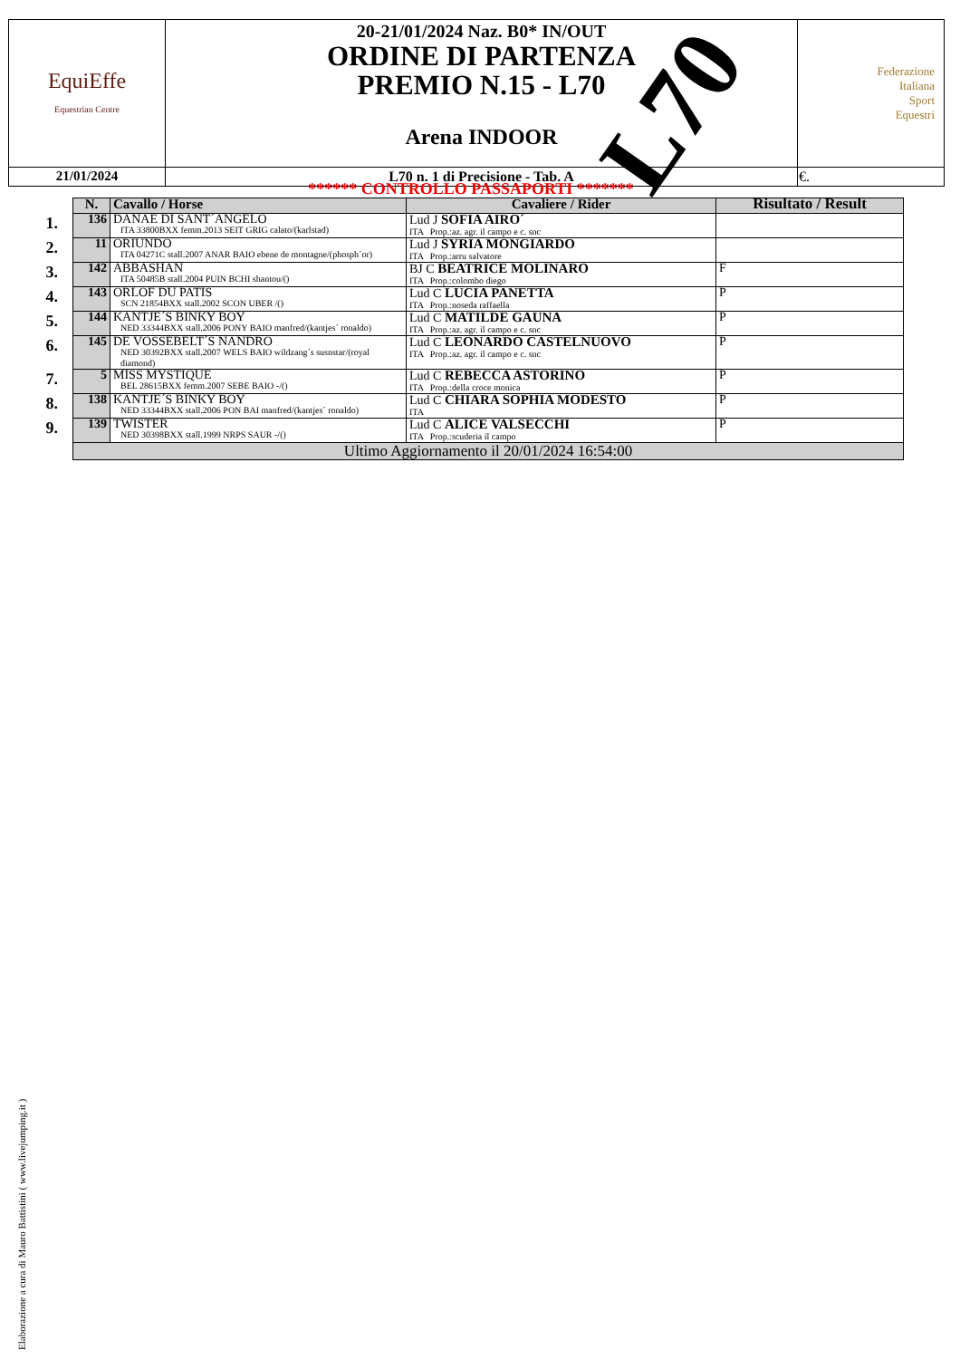| EquiEffe Equestrian Centre | 20-21/01/2024 Naz. B0* IN/OUT ORDINE DI PARTENZA PREMIO N.15 - L70 Arena INDOOR | Federazione Italiana Sport Equestri |
| 21/01/2024 | L70 n. 1 di Precisione - Tab. A | €. |
L70
****** CONTROLLO PASSAPORTI *******
| N. | Cavallo / Horse | Cavaliere / Rider | Risultato / Result |
| --- | --- | --- | --- |
| 1. 136 | DANAE DI SANT´ANGELO ITA 33800BXX femm.2013 SEIT GRIG calato/(karlstad) | Lud J SOFIA AIRO´ ITA Prop.:az. agr. il campo e c. snc | |
| 2. 11 | ORIUNDO ITA 04271C stall.2007 ANAR BAIO ebene de montagne/(phosph´or) | Lud J SYRIA MONGIARDO ITA Prop.:arru salvatore | |
| 3. 142 | ABBASHAN ITA 50485B stall.2004 PUIN BCHI shantou/() | BJ C BEATRICE MOLINARO ITA Prop.:colombo diego | F |
| 4. 143 | ORLOF DU PATIS SCN 21854BXX stall.2002 SCON UBER /() | Lud C LUCIA PANETTA ITA Prop.:noseda raffaella | P |
| 5. 144 | KANTJE´S BINKY BOY NED 33344BXX stall.2006 PONY BAIO manfred/(kantjes´ ronaldo) | Lud C MATILDE GAUNA ITA Prop.:az. agr. il campo e c. snc | P |
| 6. 145 | DE VOSSEBELT´S NANDRO NED 30392BXX stall.2007 WELS BAIO wildzang´s susnstar/(royal diamond) | Lud C LEONARDO CASTELNUOVO ITA Prop.:az. agr. il campo e c. snc | P |
| 7. 5 | MISS MYSTIQUE BEL 28615BXX femm.2007 SEBE BAIO -/() | Lud C REBECCA ASTORINO ITA Prop.:della croce monica | P |
| 8. 138 | KANTJE´S BINKY BOY NED 33344BXX stall.2006 PON BAI manfred/(kantjes´ ronaldo) | Lud C CHIARA SOPHIA MODESTO ITA | P |
| 9. 139 | TWISTER NED 30398BXX stall.1999 NRPS SAUR -/() | Lud C ALICE VALSECCHI ITA Prop.:scuderia il campo | P |
| Ultimo Aggiornamento il 20/01/2024 16:54:00 | | | |
Elaborazione a cura di Mauro Battistini ( www.livejumping.it )